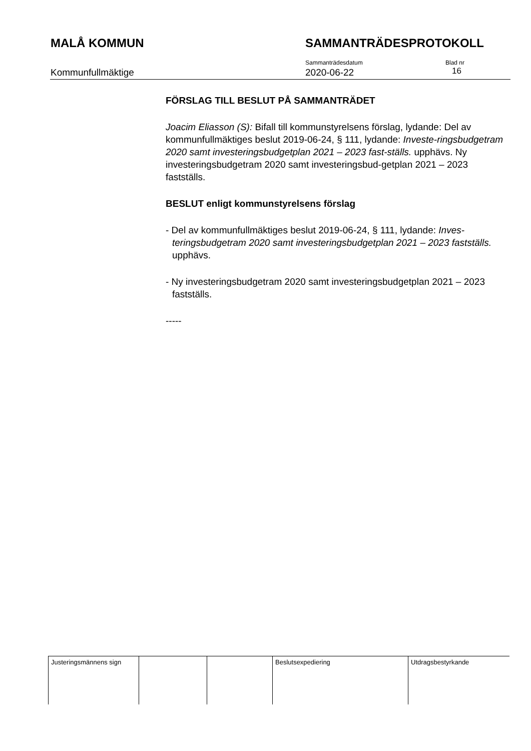MALÅ KOMMUN SAMMANTRÄDESPROTOKOLL
Kommunfullmäktige
Sammanträdesdatum
2020-06-22
Blad nr
16
FÖRSLAG TILL BESLUT PÅ SAMMANTRÄDET
Joacim Eliasson (S): Bifall till kommunstyrelsens förslag, lydande: Del av kommunfullmäktiges beslut 2019-06-24, § 111, lydande: Investe-ringsbudgetram 2020 samt investeringsbudgetplan 2021 – 2023 fast-ställs. upphävs. Ny investeringsbudgetram 2020 samt investeringsbud-getplan 2021 – 2023 fastställs.
BESLUT enligt kommunstyrelsens förslag
- Del av kommunfullmäktiges beslut 2019-06-24, § 111, lydande: Inves-teringsbudgetram 2020 samt investeringsbudgetplan 2021 – 2023 fastställs. upphävs.
- Ny investeringsbudgetram 2020 samt investeringsbudgetplan 2021 – 2023 fastställs.
-----
| Justeringsmännens sign | | | Beslutsexpediering | Utdragsbestyrkande |